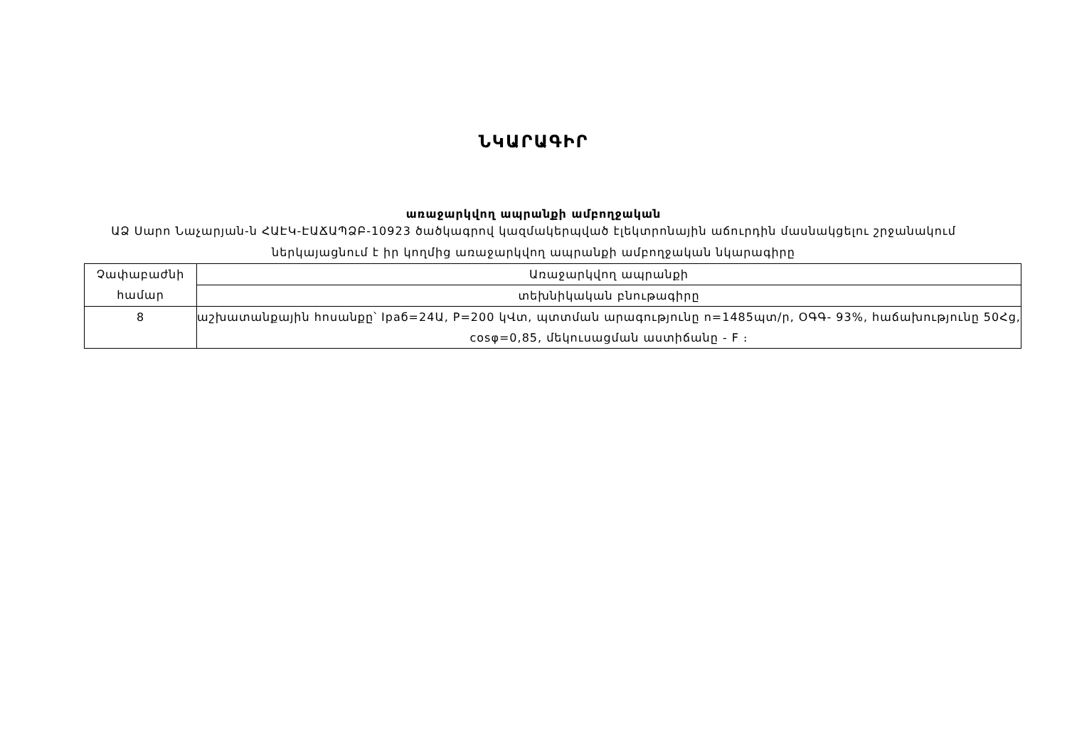ՆԿԱՐԱԳԻՐ
առաջարկվող ապրանքի ամբողջական
ԱՁ Սարո Նաչարյան-ն ՀԱԷԿ-ԷԱՃԱՊՁԲ-10923 ծածկագրով կազմակերպված էլեկտրոնային աճուրդին մասնակցելու շրջանակում ներկայացնում է իր կողմից առաջարկվող ապրանքի ամբողջական նկարագիրը
| Չափաբաժնի համար | Առաջարկվող ապրանքի |
| | տեխնիկական բնութագիրը |
| 8 | աշխատանքային հոսանքը՝ Ipaб=24Ա, P=200 կՎտ, պտտման արագությունը n=1485պտ/ր, ՕԳԳ- 93%, հաճախությունը 50Հց, cosφ=0,85, մեկուսացման աստիճանը - F ։ |